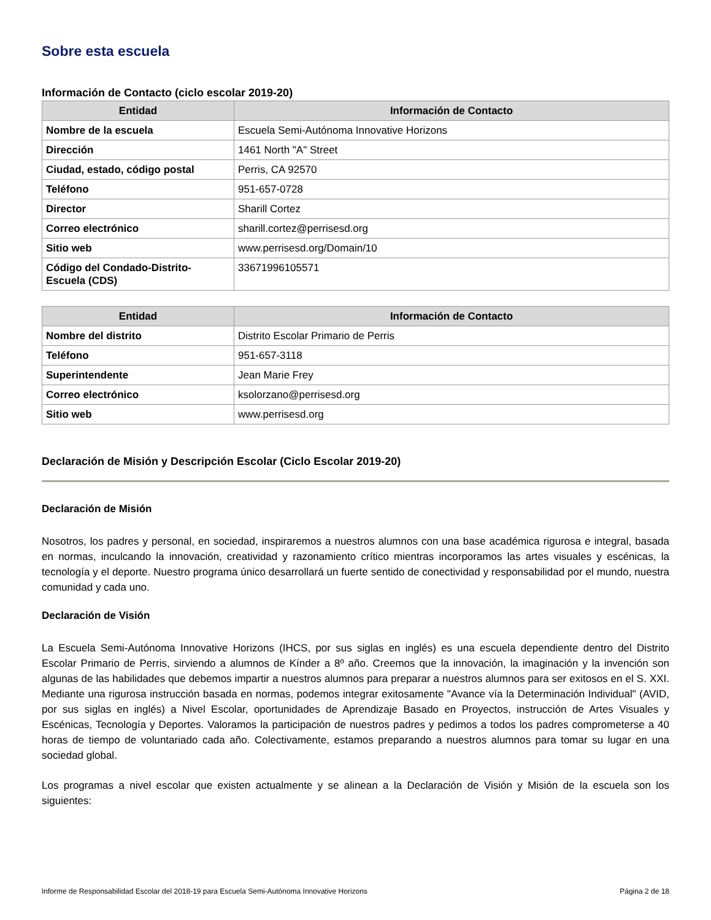Sobre esta escuela
Información de Contacto (ciclo escolar 2019-20)
| Entidad | Información de Contacto |
| --- | --- |
| Nombre de la escuela | Escuela Semi-Autónoma Innovative Horizons |
| Dirección | 1461 North "A" Street |
| Ciudad, estado, código postal | Perris, CA 92570 |
| Teléfono | 951-657-0728 |
| Director | Sharill Cortez |
| Correo electrónico | sharill.cortez@perrisesd.org |
| Sitio web | www.perrisesd.org/Domain/10 |
| Código del Condado-Distrito-Escuela (CDS) | 33671996105571 |
| Entidad | Información de Contacto |
| --- | --- |
| Nombre del distrito | Distrito Escolar Primario de Perris |
| Teléfono | 951-657-3118 |
| Superintendente | Jean Marie Frey |
| Correo electrónico | ksolorzano@perrisesd.org |
| Sitio web | www.perrisesd.org |
Declaración de Misión y Descripción Escolar (Ciclo Escolar 2019-20)
Declaración de Misión
Nosotros, los padres y personal, en sociedad, inspiraremos a nuestros alumnos con una base académica rigurosa e integral, basada en normas, inculcando la innovación, creatividad y razonamiento crítico mientras incorporamos las artes visuales y escénicas, la tecnología y el deporte. Nuestro programa único desarrollará un fuerte sentido de conectividad y responsabilidad por el mundo, nuestra comunidad y cada uno.
Declaración de Visión
La Escuela Semi-Autónoma Innovative Horizons (IHCS, por sus siglas en inglés) es una escuela dependiente dentro del Distrito Escolar Primario de Perris, sirviendo a alumnos de Kínder a 8º año. Creemos que la innovación, la imaginación y la invención son algunas de las habilidades que debemos impartir a nuestros alumnos para preparar a nuestros alumnos para ser exitosos en el S. XXI. Mediante una rigurosa instrucción basada en normas, podemos integrar exitosamente "Avance vía la Determinación Individual" (AVID, por sus siglas en inglés) a Nivel Escolar, oportunidades de Aprendizaje Basado en Proyectos, instrucción de Artes Visuales y Escénicas, Tecnología y Deportes. Valoramos la participación de nuestros padres y pedimos a todos los padres comprometerse a 40 horas de tiempo de voluntariado cada año. Colectivamente, estamos preparando a nuestros alumnos para tomar su lugar en una sociedad global.
Los programas a nivel escolar que existen actualmente y se alinean a la Declaración de Visión y Misión de la escuela son los siguientes:
Informe de Responsabilidad Escolar del 2018-19 para Escuela Semi-Autónoma Innovative Horizons Página 2 de 18